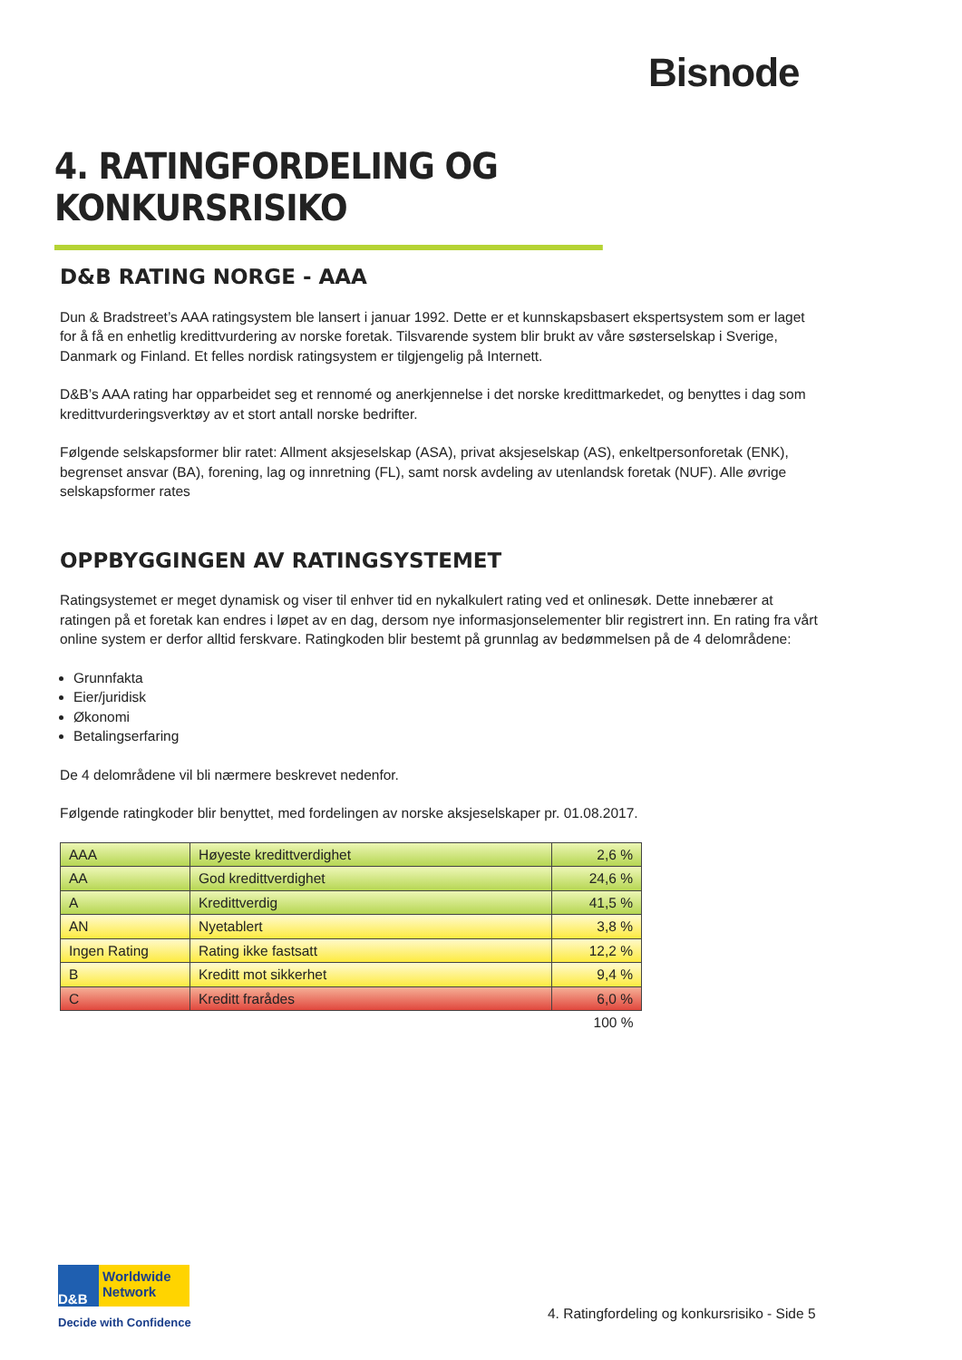Bisnode
4. RATINGFORDELING OG KONKURSRISIKO
D&B RATING NORGE - AAA
Dun & Bradstreet’s AAA ratingsystem ble lansert i januar 1992. Dette er et kunnskapsbasert ekspertsystem som er laget for å få en enhetlig kredittvurdering av norske foretak. Tilsvarende system blir brukt av våre søsterselskap i Sverige, Danmark og Finland. Et felles nordisk ratingsystem er tilgjengelig på Internett.
D&B’s AAA rating har opparbeidet seg et rennomé og anerkjennelse i det norske kredittmarkedet, og benyttes i dag som kredittvurderingsverktøy av et stort antall norske bedrifter.
Følgende selskapsformer blir ratet: Allment aksjeselskap (ASA), privat aksjeselskap (AS), enkeltpersonforetak (ENK), begrenset ansvar (BA), forening, lag og innretning (FL), samt norsk avdeling av utenlandsk foretak (NUF). Alle øvrige selskapsformer rates
OPPBYGGINGEN AV RATINGSYSTEMET
Ratingsystemet er meget dynamisk og viser til enhver tid en nykalkulert rating ved et onlinesøk. Dette innebærer at ratingen på et foretak kan endres i løpet av en dag, dersom nye informasjonselementer blir registrert inn. En rating fra vårt online system er derfor alltid ferskvare. Ratingkoden blir bestemt på grunnlag av bedømmelsen på de 4 delområdene:
Grunnfakta
Eier/juridisk
Økonomi
Betalingserfaring
De 4 delområdene vil bli nærmere beskrevet nedenfor.
Følgende ratingkoder blir benyttet, med fordelingen av norske aksjeselskaper pr. 01.08.2017.
| AAA | Høyeste kredittverdighet | 2,6 % |
| AA | God kredittverdighet | 24,6 % |
| A | Kredittverdig | 41,5 % |
| AN | Nyetablert | 3,8 % |
| Ingen Rating | Rating ikke fastsatt | 12,2 % |
| B | Kreditt mot sikkerhet | 9,4 % |
| C | Kreditt frarådes | 6,0 % |
| | | 100 % |
D&B
Worldwide
Network
Decide with Confidence
4. Ratingfordeling og konkursrisiko - Side 5